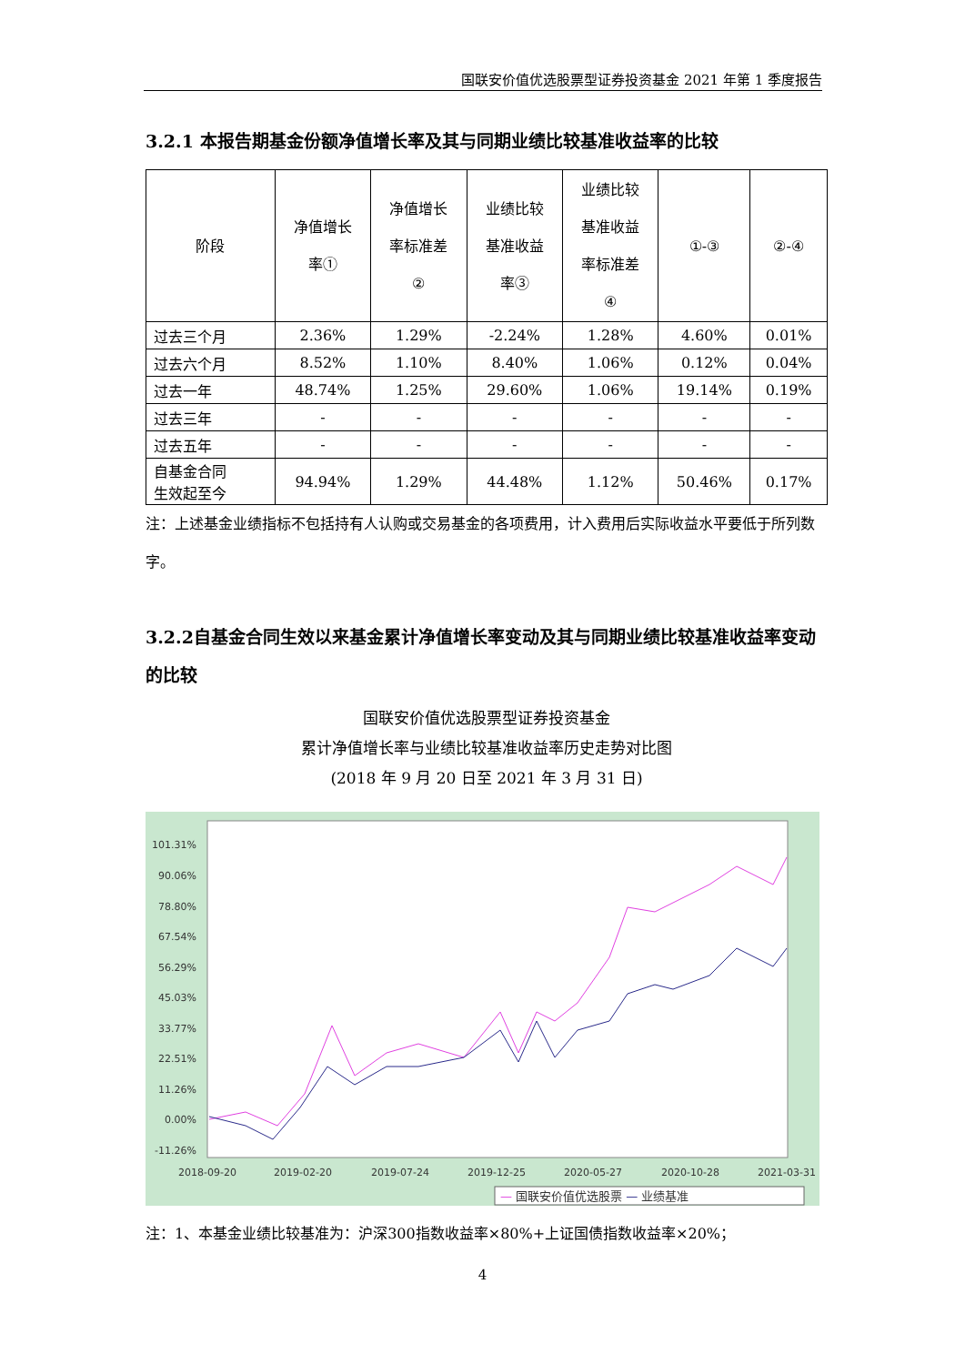国联安价值优选股票型证券投资基金 2021 年第 1 季度报告
3.2.1 本报告期基金份额净值增长率及其与同期业绩比较基准收益率的比较
| 阶段 | 净值增长 率① | 净值增长 率标准差 ② | 业绩比较 基准收益 率③ | 业绩比较 基准收益 率标准差 ④ | ①-③ | ②-④ |
| --- | --- | --- | --- | --- | --- | --- |
| 过去三个月 | 2.36% | 1.29% | -2.24% | 1.28% | 4.60% | 0.01% |
| 过去六个月 | 8.52% | 1.10% | 8.40% | 1.06% | 0.12% | 0.04% |
| 过去一年 | 48.74% | 1.25% | 29.60% | 1.06% | 19.14% | 0.19% |
| 过去三年 | - | - | - | - | - | - |
| 过去五年 | - | - | - | - | - | - |
| 自基金合同 生效起至今 | 94.94% | 1.29% | 44.48% | 1.12% | 50.46% | 0.17% |
注：上述基金业绩指标不包括持有人认购或交易基金的各项费用，计入费用后实际收益水平要低于所列数字。
3.2.2自基金合同生效以来基金累计净值增长率变动及其与同期业绩比较基准收益率变动的比较
国联安价值优选股票型证券投资基金
累计净值增长率与业绩比较基准收益率历史走势对比图
(2018 年 9 月 20 日至 2021 年 3 月 31 日)
101.31%
90.06%
78.80%
67.54%
56.29%
45.03%
33.77%
22.51%
11.26%
0.00%
-11.26%
2018-09-20
2019-02-20
2019-07-24
2019-12-25
2020-05-27
2020-10-28
2021-03-31
— 国联安价值优选股票 — 业绩基准
注：1、本基金业绩比较基准为：沪深300指数收益率×80%+上证国债指数收益率×20%；
4